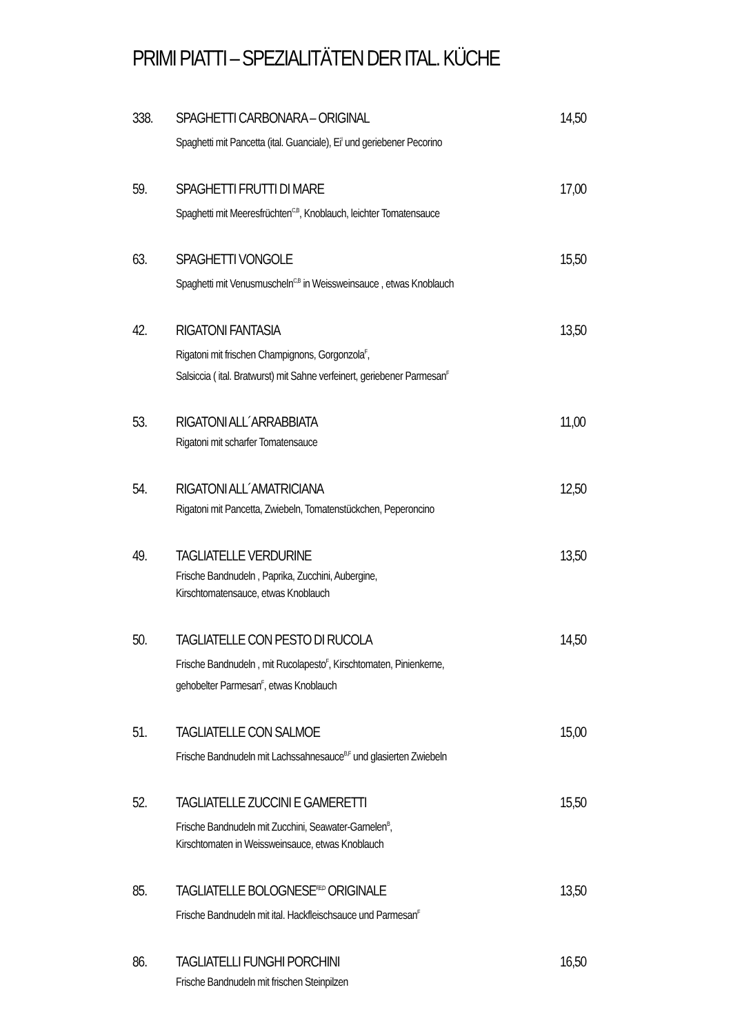PRIMI PIATTI – SPEZIALITÄTEN DER ITAL. KÜCHE
338.
SPAGHETTI CARBONARA – ORIGINAL
Spaghetti mit Pancetta (ital. Guanciale), Ei<sup>I</sup> und geriebener Pecorino
14,50
59.
SPAGHETTI FRUTTI DI MARE
Spaghetti mit Meeresfrüchten<sup>C,B</sup>, Knoblauch, leichter Tomatensauce
17,00
63.
SPAGHETTI VONGOLE
Spaghetti mit Venusmuscheln<sup>C,B</sup> in Weissweinsauce , etwas Knoblauch
15,50
42.
RIGATONI FANTASIA
Rigatoni mit frischen Champignons, Gorgonzola<sup>F</sup>,
Salsiccia ( ital. Bratwurst) mit Sahne verfeinert, geriebener Parmesan<sup>F</sup>
13,50
53.
RIGATONI ALL´ARRABBIATA
Rigatoni mit scharfer Tomatensauce
11,00
54.
RIGATONI ALL´AMATRICIANA
Rigatoni mit Pancetta, Zwiebeln, Tomatenstückchen, Peperoncino
12,50
49.
TAGLIATELLE VERDURINE
Frische Bandnudeln , Paprika, Zucchini, Aubergine,
Kirschtomatensauce, etwas Knoblauch
13,50
50.
TAGLIATELLE CON PESTO DI RUCOLA
Frische Bandnudeln , mit Rucolapesto<sup>F</sup>, Kirschtomaten, Pinienkerne,
gehobelter Parmesan<sup>F</sup>, etwas Knoblauch
14,50
51.
TAGLIATELLE CON SALMOE
Frische Bandnudeln mit Lachssahnesauce<sup>B,F</sup> und glasierten Zwiebeln
15,00
52.
TAGLIATELLE ZUCCINI E GAMERETTI
Frische Bandnudeln mit Zucchini, Seawater-Garnelen<sup>B</sup>,
Kirschtomaten in Weissweinsauce, etwas Knoblauch
15,50
85.
TAGLIATELLE BOLOGNESE<sup>F,E,D</sup> ORIGINALE
Frische Bandnudeln mit ital. Hackfleischsauce und Parmesan<sup>F</sup>
13,50
86.
TAGLIATELLI FUNGHI PORCHINI
Frische Bandnudeln mit frischen Steinpilzen
16,50